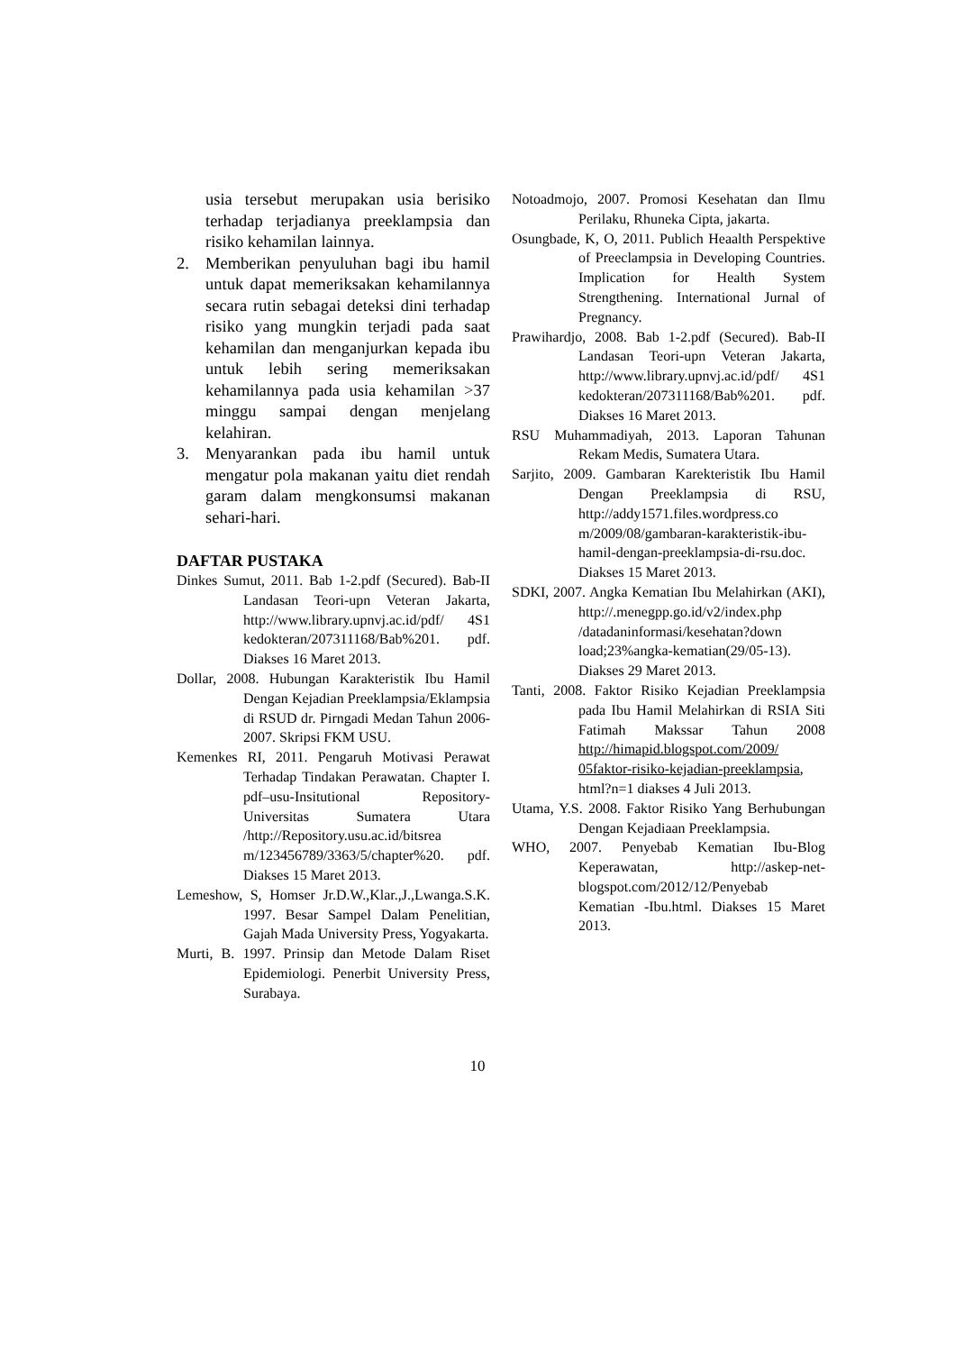usia tersebut merupakan usia berisiko terhadap terjadianya preeklampsia dan risiko kehamilan lainnya.
2. Memberikan penyuluhan bagi ibu hamil untuk dapat memeriksakan kehamilannya secara rutin sebagai deteksi dini terhadap risiko yang mungkin terjadi pada saat kehamilan dan menganjurkan kepada ibu untuk lebih sering memeriksakan kehamilannya pada usia kehamilan >37 minggu sampai dengan menjelang kelahiran.
3. Menyarankan pada ibu hamil untuk mengatur pola makanan yaitu diet rendah garam dalam mengkonsumsi makanan sehari-hari.
DAFTAR PUSTAKA
Dinkes Sumut, 2011. Bab 1-2.pdf (Secured). Bab-II Landasan Teori-upn Veteran Jakarta, http://www.library.upnvj.ac.id/pdf/ 4S1 kedokteran/207311168/Bab%201. pdf. Diakses 16 Maret 2013.
Dollar, 2008. Hubungan Karakteristik Ibu Hamil Dengan Kejadian Preeklampsia/Eklampsia di RSUD dr. Pirngadi Medan Tahun 2006-2007. Skripsi FKM USU.
Kemenkes RI, 2011. Pengaruh Motivasi Perawat Terhadap Tindakan Perawatan. Chapter I. pdf–usu-Insitutional Repository-Universitas Sumatera Utara /http://Repository.usu.ac.id/bitsrea m/123456789/3363/5/chapter%20. pdf. Diakses 15 Maret 2013.
Lemeshow, S, Homser Jr.D.W.,Klar.,J.,Lwanga.S.K. 1997. Besar Sampel Dalam Penelitian, Gajah Mada University Press, Yogyakarta.
Murti, B. 1997. Prinsip dan Metode Dalam Riset Epidemiologi. Penerbit University Press, Surabaya.
Notoadmojo, 2007. Promosi Kesehatan dan Ilmu Perilaku, Rhuneka Cipta, jakarta.
Osungbade, K, O, 2011. Publich Heaalth Perspektive of Preeclampsia in Developing Countries. Implication for Health System Strengthening. International Jurnal of Pregnancy.
Prawihardjo, 2008. Bab 1-2.pdf (Secured). Bab-II Landasan Teori-upn Veteran Jakarta, http://www.library.upnvj.ac.id/pdf/ 4S1 kedokteran/207311168/Bab%201. pdf. Diakses 16 Maret 2013.
RSU Muhammadiyah, 2013. Laporan Tahunan Rekam Medis, Sumatera Utara.
Sarjito, 2009. Gambaran Karekteristik Ibu Hamil Dengan Preeklampsia di RSU, http://addy1571.files.wordpress.co m/2009/08/gambaran-karakteristik-ibu-hamil-dengan-preeklampsia-di-rsu.doc. Diakses 15 Maret 2013.
SDKI, 2007. Angka Kematian Ibu Melahirkan (AKI), http://.menegpp.go.id/v2/index.php /datadaninformasi/kesehatan?down load;23%angka-kematian(29/05-13). Diakses 29 Maret 2013.
Tanti, 2008. Faktor Risiko Kejadian Preeklampsia pada Ibu Hamil Melahirkan di RSIA Siti Fatimah Makssar Tahun 2008 http://himapid.blogspot.com/2009/ 05faktor-risiko-kejadian-preeklampsia, html?n=1 diakses 4 Juli 2013.
Utama, Y.S. 2008. Faktor Risiko Yang Berhubungan Dengan Kejadiaan Preeklampsia.
WHO, 2007. Penyebab Kematian Ibu-Blog Keperawatan, http://askep-net-blogspot.com/2012/12/Penyebab Kematian -Ibu.html. Diakses 15 Maret 2013.
10